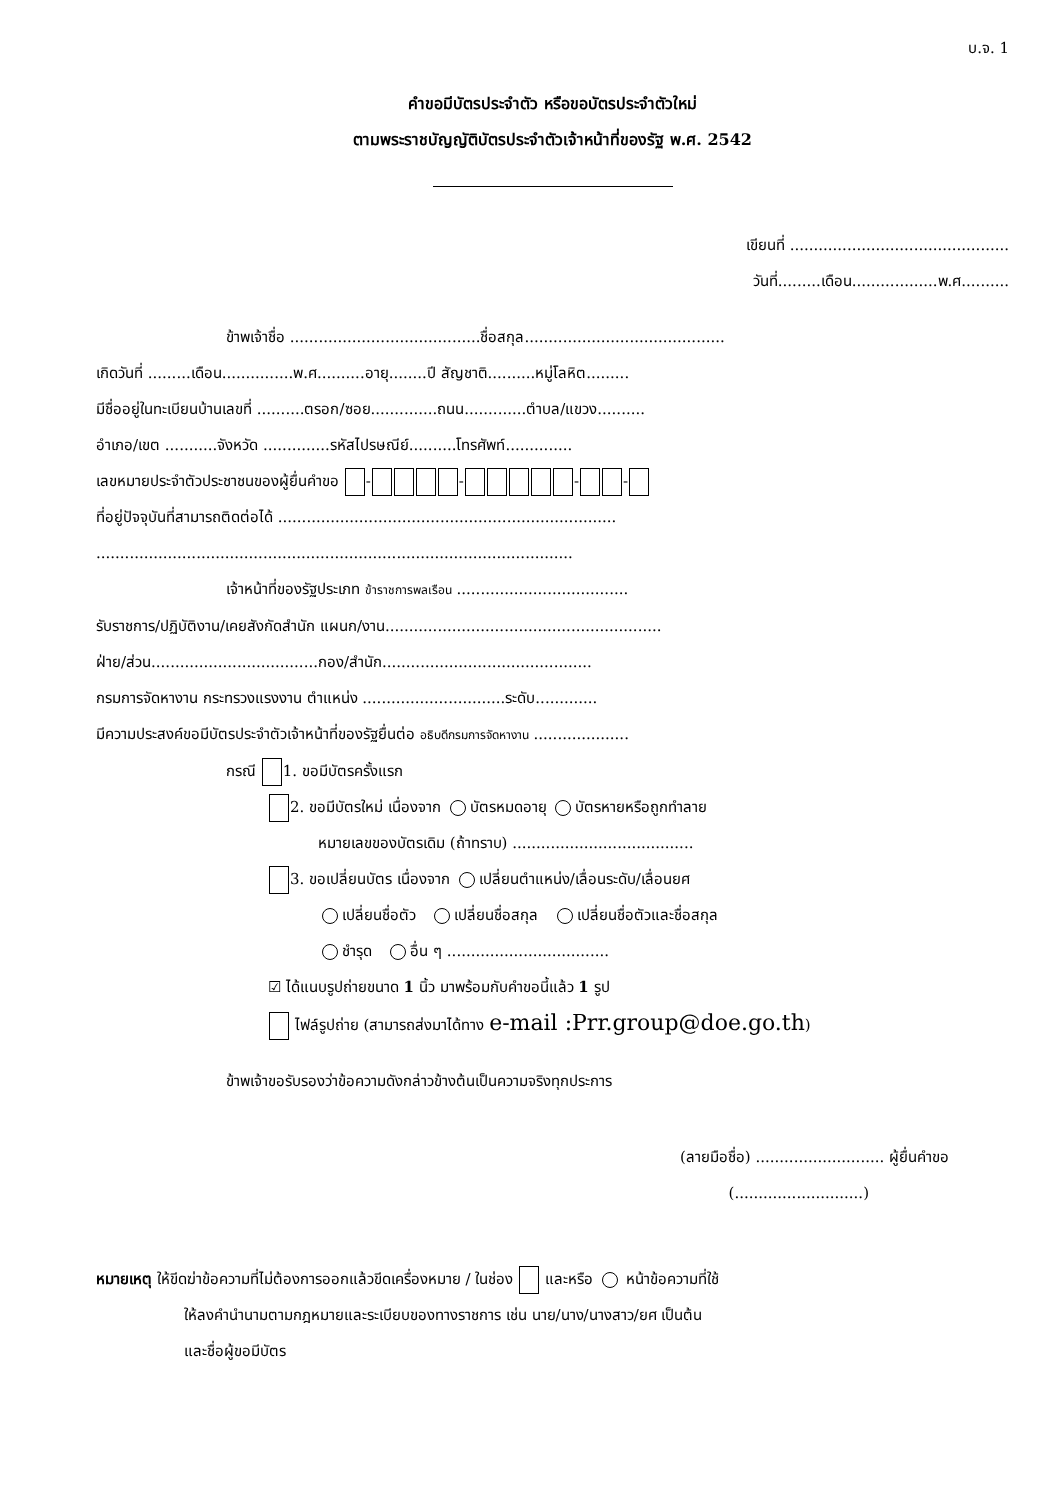บ.จ. 1
คำขอมีบัตรประจำตัว หรือขอบัตรประจำตัวใหม่
ตามพระราชบัญญัติบัตรประจำตัวเจ้าหน้าที่ของรัฐ พ.ศ. 2542
เขียนที่ ..............................................
วันที่.........เดือน..................พ.ศ..........
ข้าพเจ้าชื่อ ........................................ชื่อสกุล..........................................
เกิดวันที่ .........เดือน...............พ.ศ..........อายุ........ปี สัญชาติ..........หมู่โลหิต.........
มีชื่ออยู่ในทะเบียนบ้านเลขที่ ..........ตรอก/ซอย..............ถนน.............ตำบล/แขวง..........
อำเภอ/เขต ...........จังหวัด ..............รหัสไปรษณีย์..........โทรศัพท์..............
เลขหมายประจำตัวประชาชนของผู้ยื่นคำขอ - - - -
ที่อยู่ปัจจุบันที่สามารถติดต่อได้ .......................................................................
....................................................................................................
เจ้าหน้าที่ของรัฐประเภท ข้าราชการพลเรือน ....................................
รับราชการ/ปฏิบัติงาน/เคยสังกัดสำนัก แผนก/งาน..........................................................
ฝ่าย/ส่วน...................................กอง/สำนัก............................................
กรมการจัดหางาน กระทรวงแรงงาน ตำแหน่ง ..............................ระดับ.............
มีความประสงค์ขอมีบัตรประจำตัวเจ้าหน้าที่ของรัฐยื่นต่อ อธิบดีกรมการจัดหางาน ....................
กรณี 1. ขอมีบัตรครั้งแรก
2. ขอมีบัตรใหม่ เนื่องจาก บัตรหมดอายุ บัตรหายหรือถูกทำลาย
หมายเลขของบัตรเดิม (ถ้าทราบ) ......................................
3. ขอเปลี่ยนบัตร เนื่องจาก เปลี่ยนตำแหน่ง/เลื่อนระดับ/เลื่อนยศ
เปลี่ยนชื่อตัว เปลี่ยนชื่อสกุล เปลี่ยนชื่อตัวและชื่อสกุล
ชำรุด อื่น ๆ ..................................
☑ ได้แนบรูปถ่ายขนาด 1 นิ้ว มาพร้อมกับคำขอนี้แล้ว 1 รูป
ไฟล์รูปถ่าย (สามารถส่งมาได้ทาง e-mail :Prr.group@doe.go.th)
ข้าพเจ้าขอรับรองว่าข้อความดังกล่าวข้างต้นเป็นความจริงทุกประการ
(ลายมือชื่อ) ........................... ผู้ยื่นคำขอ
(...........................)
หมายเหตุ ให้ขีดฆ่าข้อความที่ไม่ต้องการออกแล้วขีดเครื่องหมาย / ในช่อง และหรือ หน้าข้อความที่ใช้
ให้ลงคำนำนามตามกฎหมายและระเบียบของทางราชการ เช่น นาย/นาง/นางสาว/ยศ เป็นต้น
และชื่อผู้ขอมีบัตร